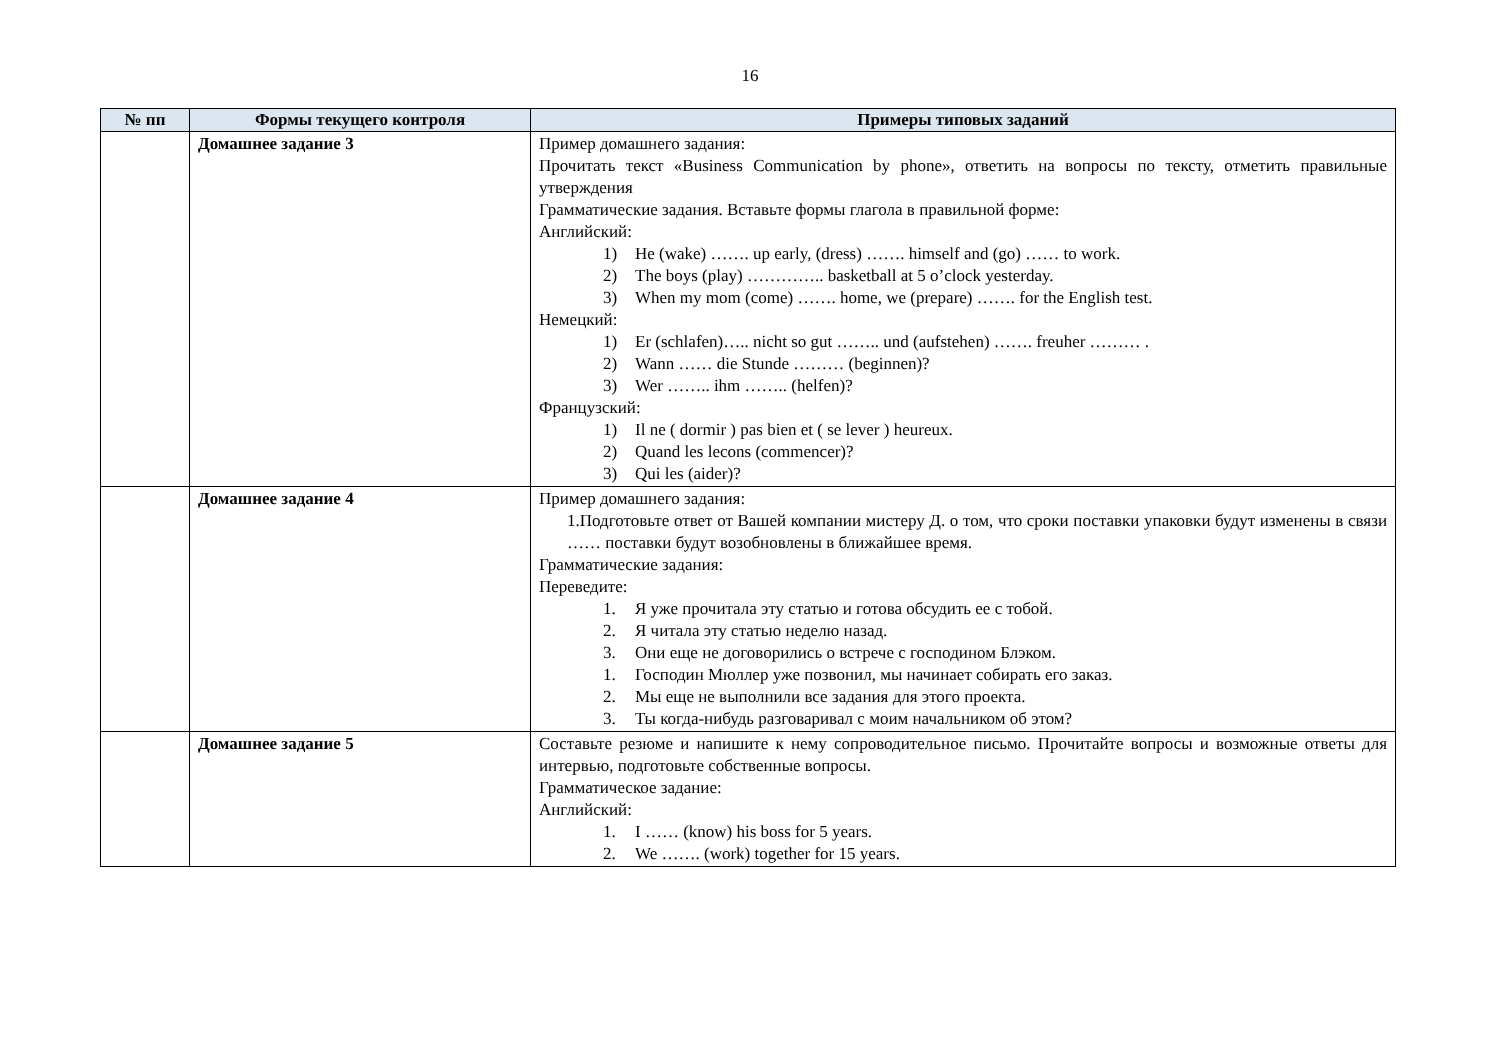16
| № пп | Формы текущего контроля | Примеры типовых заданий |
| --- | --- | --- |
| | Домашнее задание 3 | Пример домашнего задания: Прочитать текст «Business Communication by phone», ответить на вопросы по тексту, отметить правильные утверждения Грамматические задания. Вставьте формы глагола в правильной форме: Английский: 1) He (wake) ……. up early, (dress) ……. himself and (go) …… to work. 2) The boys (play) ………….. basketball at 5 o’clock yesterday. 3) When my mom (come) ……. home, we (prepare) ……. for the English test. Немецкий: 1) Er (schlafen)….. nicht so gut …….. und (aufstehen) ……. freuher ……… . 2) Wann …… die Stunde ……… (beginnen)? 3) Wer …….. ihm …….. (helfen)? Французский: 1) Il ne ( dormir ) pas bien et ( se lever ) heureux. 2) Quand les lecons (commencer)? 3) Qui les (aider)? |
| | Домашнее задание 4 | Пример домашнего задания: 1.Подготовьте ответ от Вашей компании мистеру Д. о том, что сроки поставки упаковки будут изменены в связи …… поставки будут возобновлены в ближайшее время. Грамматические задания: Переведите: 1. Я уже прочитала эту статью и готова обсудить ее с тобой. 2. Я читала эту статью неделю назад. 3. Они еще не договорились о встрече с господином Блэком. 1. Господин Мюллер уже позвонил, мы начинает собирать его заказ. 2. Мы еще не выполнили все задания для этого проекта. 3. Ты когда-нибудь разговаривал с моим начальником об этом? |
| | Домашнее задание 5 | Составьте резюме и напишите к нему сопроводительное письмо. Прочитайте вопросы и возможные ответы для интервью, подготовьте собственные вопросы. Грамматическое задание: Английский: 1. I …… (know) his boss for 5 years. 2. We ……. (work) together for 15 years. |